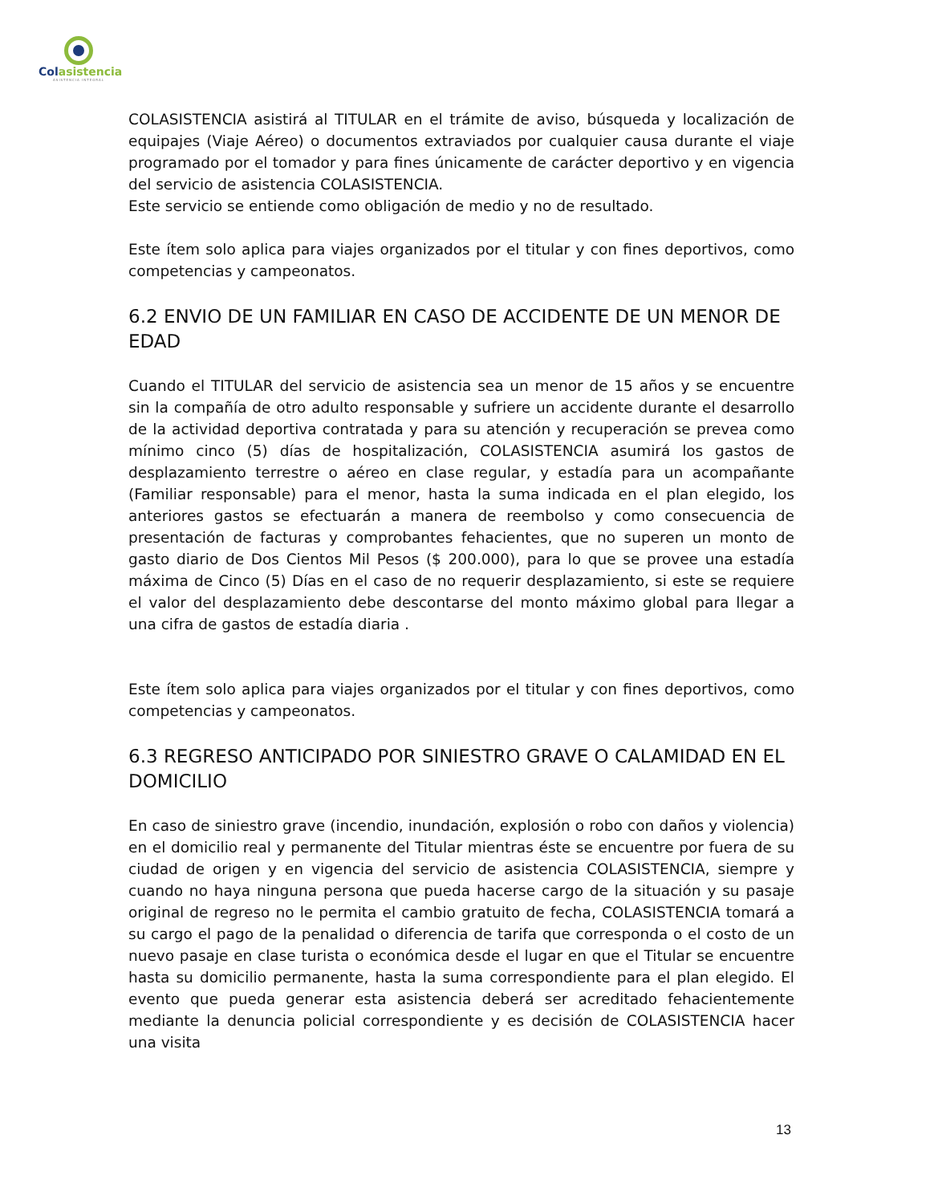Colasistencia
ASISTENCIA INTEGRAL
COLASISTENCIA asistirá al TITULAR en el trámite de aviso, búsqueda y localización de equipajes (Viaje Aéreo) o documentos extraviados por cualquier causa durante el viaje programado por el tomador y para fines únicamente de carácter deportivo y en vigencia del servicio de asistencia COLASISTENCIA.
Este servicio se entiende como obligación de medio y no de resultado.
Este ítem solo aplica para viajes organizados por el titular y con fines deportivos, como competencias y campeonatos.
6.2 ENVIO DE UN FAMILIAR EN CASO DE ACCIDENTE DE UN MENOR DE EDAD
Cuando el TITULAR del servicio de asistencia sea un menor de 15 años y se encuentre sin la compañía de otro adulto responsable y sufriere un accidente durante el desarrollo de la actividad deportiva contratada y para su atención y recuperación se prevea como mínimo cinco (5) días de hospitalización, COLASISTENCIA asumirá los gastos de desplazamiento terrestre o aéreo en clase regular, y estadía para un acompañante (Familiar responsable) para el menor, hasta la suma indicada en el plan elegido, los anteriores gastos se efectuarán a manera de reembolso y como consecuencia de presentación de facturas y comprobantes fehacientes, que no superen un monto de gasto diario de Dos Cientos Mil Pesos ($ 200.000), para lo que se provee una estadía máxima de Cinco (5) Días en el caso de no requerir desplazamiento, si este se requiere el valor del desplazamiento debe descontarse del monto máximo global para llegar a una cifra de gastos de estadía diaria .
Este ítem solo aplica para viajes organizados por el titular y con fines deportivos, como competencias y campeonatos.
6.3 REGRESO ANTICIPADO POR SINIESTRO GRAVE O CALAMIDAD EN EL DOMICILIO
En caso de siniestro grave (incendio, inundación, explosión o robo con daños y violencia) en el domicilio real y permanente del Titular mientras éste se encuentre por fuera de su ciudad de origen y en vigencia del servicio de asistencia COLASISTENCIA, siempre y cuando no haya ninguna persona que pueda hacerse cargo de la situación y su pasaje original de regreso no le permita el cambio gratuito de fecha, COLASISTENCIA tomará a su cargo el pago de la penalidad o diferencia de tarifa que corresponda o el costo de un nuevo pasaje en clase turista o económica desde el lugar en que el Titular se encuentre hasta su domicilio permanente, hasta la suma correspondiente para el plan elegido. El evento que pueda generar esta asistencia deberá ser acreditado fehacientemente mediante la denuncia policial correspondiente y es decisión de COLASISTENCIA hacer una visita
13